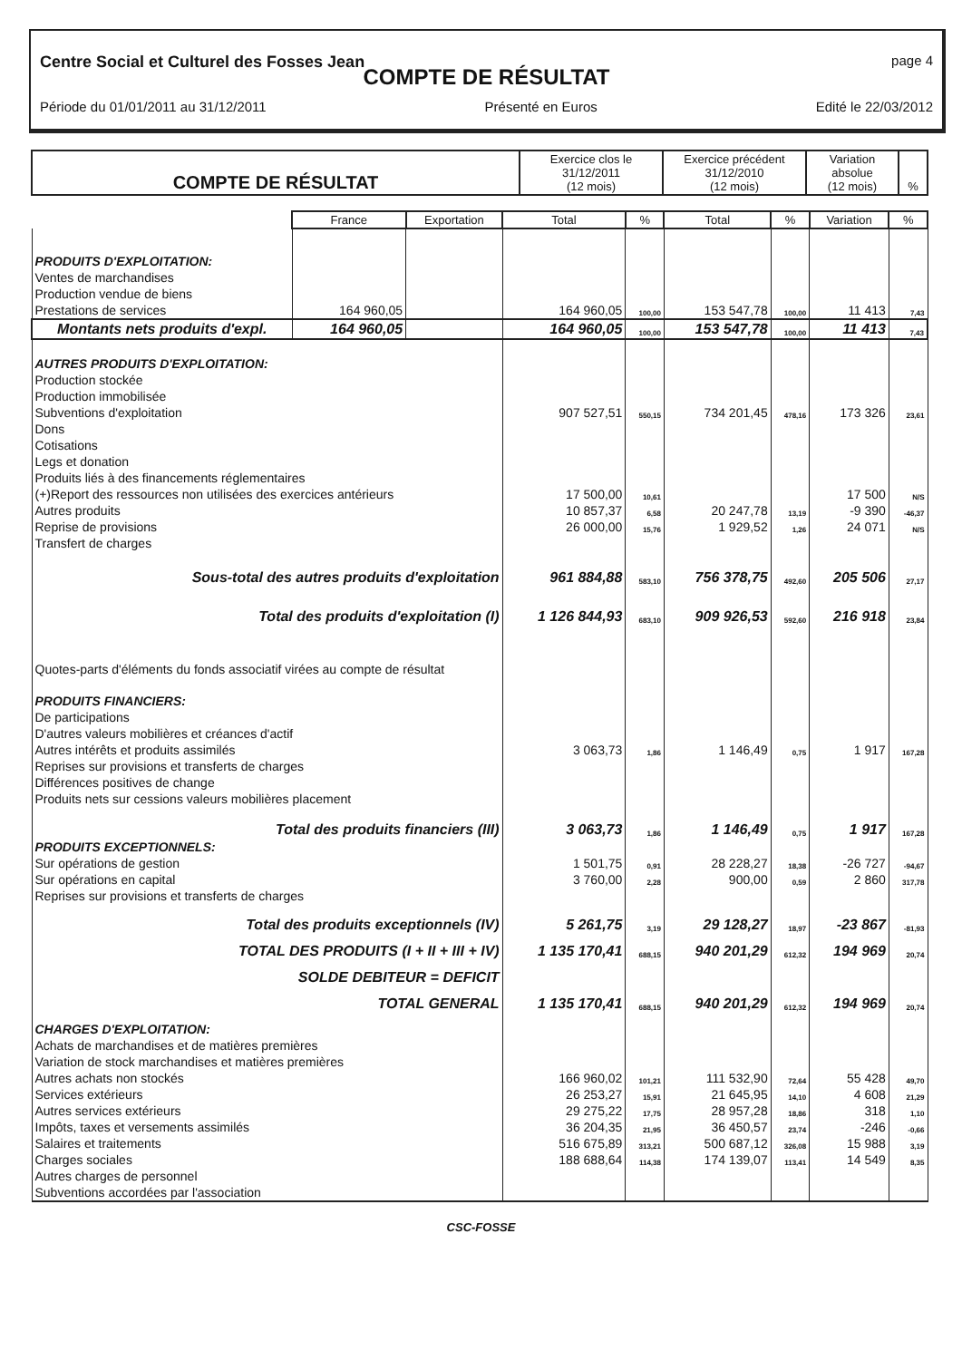Centre Social et Culturel des Fosses Jean page 4
COMPTE DE RÉSULTAT
Période du 01/01/2011 au 31/12/2011 Présenté en Euros Edité le 22/03/2012
| COMPTE DE RÉSULTAT | Exercice clos le 31/12/2011 (12 mois) | Exercice précédent 31/12/2010 (12 mois) | Variation absolue (12 mois) | % |
| | France | Exportation | Total | % | Total | % | Variation | % |
| PRODUITS D'EXPLOITATION: | | | | | | | | |
| Ventes de marchandises | | | | | | | | |
| Production vendue de biens | | | | | | | | |
| Prestations de services | 164 960,05 | | 164 960,05 | 100,00 | 153 547,78 | 100,00 | 11 413 | 7,43 |
| Montants nets produits d'expl. | 164 960,05 | | 164 960,05 | 100,00 | 153 547,78 | 100,00 | 11 413 | 7,43 |
| AUTRES PRODUITS D'EXPLOITATION: | | | | | | | | |
| Production stockée | | | | | | | | |
| Production immobilisée | | | | | | | | |
| Subventions d'exploitation | | | 907 527,51 | 550,15 | 734 201,45 | 478,16 | 173 326 | 23,61 |
| Dons | | | | | | | | |
| Cotisations | | | | | | | | |
| Legs et donation | | | | | | | | |
| Produits liés à des financements réglementaires | | | | | | | | |
| (+)Report des ressources non utilisées des exercices antérieurs | | | 17 500,00 | 10,61 | | | 17 500 | N/S |
| Autres produits | | | 10 857,37 | 6,58 | 20 247,78 | 13,19 | -9 390 | -46,37 |
| Reprise de provisions | | | 26 000,00 | 15,76 | 1 929,52 | 1,26 | 24 071 | N/S |
| Transfert de charges | | | | | | | | |
| Sous-total des autres produits d'exploitation | | | 961 884,88 | 583,10 | 756 378,75 | 492,60 | 205 506 | 27,17 |
| Total des produits d'exploitation (I) | | | 1 126 844,93 | 683,10 | 909 926,53 | 592,60 | 216 918 | 23,84 |
| Quotes-parts d'éléments du fonds associatif virées au compte de résultat | | | | | | | | |
| PRODUITS FINANCIERS: | | | | | | | | |
| De participations | | | | | | | | |
| D'autres valeurs mobilières et créances d'actif | | | | | | | | |
| Autres intérêts et produits assimilés | | | 3 063,73 | 1,86 | 1 146,49 | 0,75 | 1 917 | 167,28 |
| Reprises sur provisions et transferts de charges | | | | | | | | |
| Différences positives de change | | | | | | | | |
| Produits nets sur cessions valeurs mobilières placement | | | | | | | | |
| Total des produits financiers (III) | | | 3 063,73 | 1,86 | 1 146,49 | 0,75 | 1 917 | 167,28 |
| PRODUITS EXCEPTIONNELS: | | | | | | | | |
| Sur opérations de gestion | | | 1 501,75 | 0,91 | 28 228,27 | 18,38 | -26 727 | -94,67 |
| Sur opérations en capital | | | 3 760,00 | 2,28 | 900,00 | 0,59 | 2 860 | 317,78 |
| Reprises sur provisions et transferts de charges | | | | | | | | |
| Total des produits exceptionnels (IV) | | | 5 261,75 | 3,19 | 29 128,27 | 18,97 | -23 867 | -81,93 |
| TOTAL DES PRODUITS (I + II + III + IV) | | | 1 135 170,41 | 688,15 | 940 201,29 | 612,32 | 194 969 | 20,74 |
| SOLDE DEBITEUR = DEFICIT | | | | | | | | |
| TOTAL GENERAL | | | 1 135 170,41 | 688,15 | 940 201,29 | 612,32 | 194 969 | 20,74 |
| CHARGES D'EXPLOITATION: | | | | | | | | |
| Achats de marchandises et de matières premières | | | | | | | | |
| Variation de stock marchandises et matières premières | | | | | | | | |
| Autres achats non stockés | | | 166 960,02 | 101,21 | 111 532,90 | 72,64 | 55 428 | 49,70 |
| Services extérieurs | | | 26 253,27 | 15,91 | 21 645,95 | 14,10 | 4 608 | 21,29 |
| Autres services extérieurs | | | 29 275,22 | 17,75 | 28 957,28 | 18,86 | 318 | 1,10 |
| Impôts, taxes et versements assimilés | | | 36 204,35 | 21,95 | 36 450,57 | 23,74 | -246 | -0,66 |
| Salaires et traitements | | | 516 675,89 | 313,21 | 500 687,12 | 326,08 | 15 988 | 3,19 |
| Charges sociales | | | 188 688,64 | 114,38 | 174 139,07 | 113,41 | 14 549 | 8,35 |
| Autres charges de personnel | | | | | | | | |
| Subventions accordées par l'association | | | | | | | | |
CSC-FOSSE